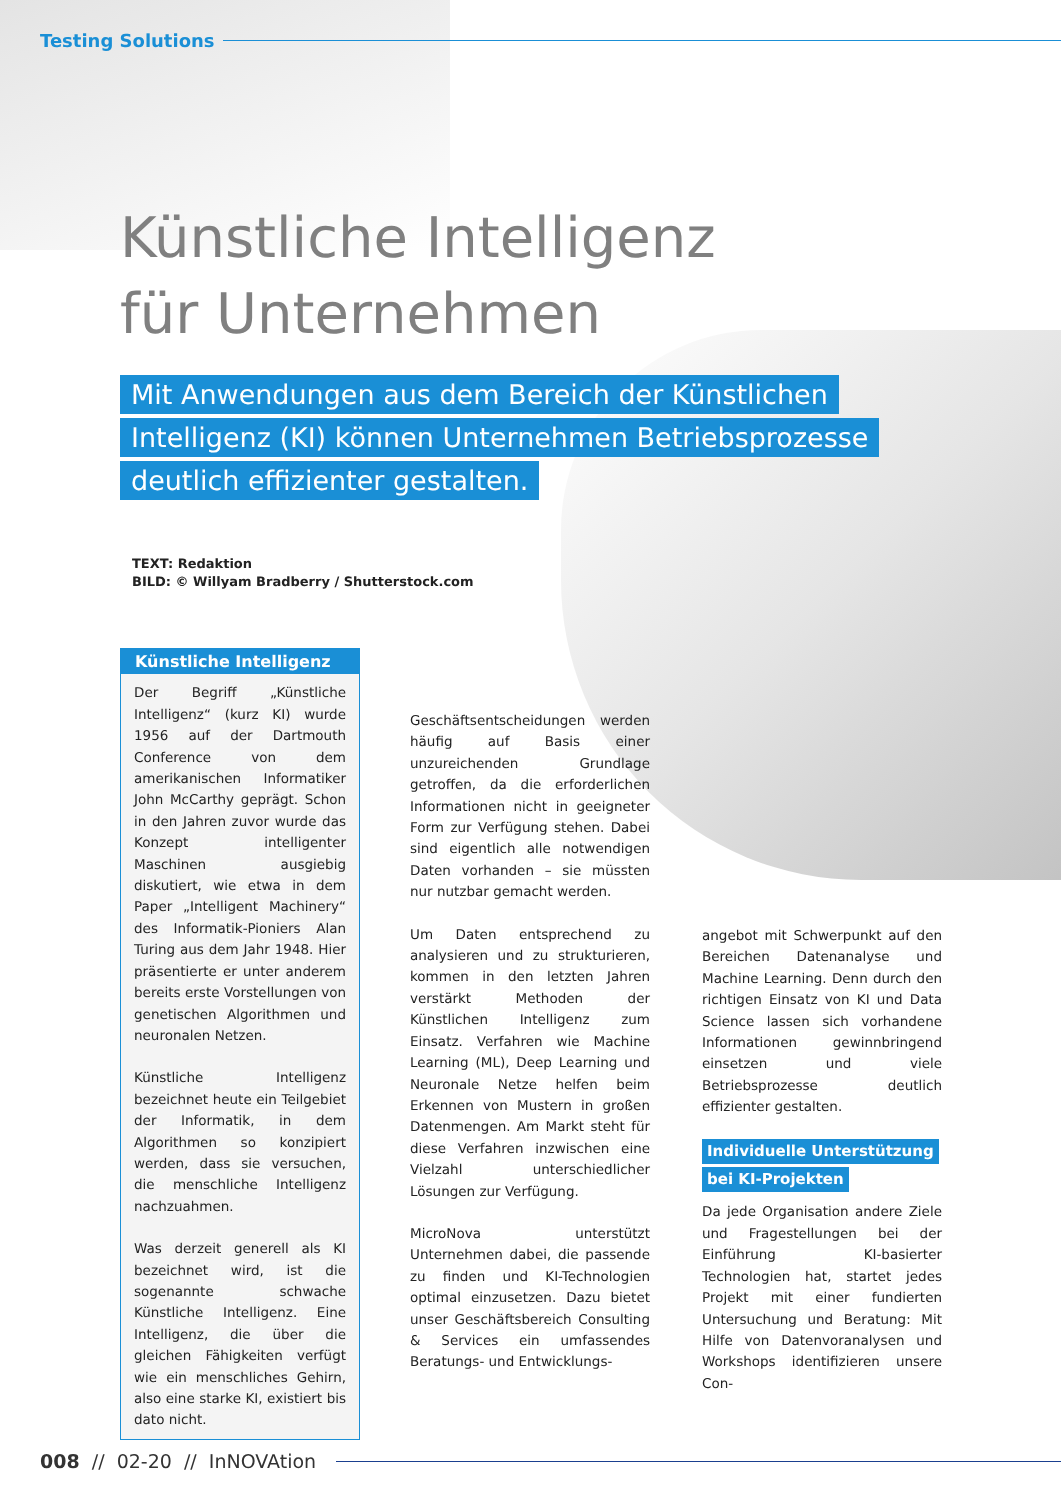Testing Solutions
Künstliche Intelligenz
für Unternehmen
Mit Anwendungen aus dem Bereich der Künstlichen
Intelligenz (KI) können Unternehmen Betriebsprozesse
deutlich effizienter gestalten.
TEXT: Redaktion
BILD: © Willyam Bradberry / Shutterstock.com
Künstliche Intelligenz
Der Begriff „Künstliche Intelligenz“ (kurz KI) wurde 1956 auf der Dartmouth Conference von dem amerikanischen Informatiker John McCarthy geprägt. Schon in den Jahren zuvor wurde das Konzept intelligenter Maschinen ausgiebig diskutiert, wie etwa in dem Paper „Intelligent Machinery“ des Informatik-Pioniers Alan Turing aus dem Jahr 1948. Hier präsentierte er unter anderem bereits erste Vorstellungen von genetischen Algorithmen und neuronalen Netzen.
Künstliche Intelligenz bezeichnet heute ein Teilgebiet der Informatik, in dem Algorithmen so konzipiert werden, dass sie versuchen, die menschliche Intelligenz nachzuahmen.
Was derzeit generell als KI bezeichnet wird, ist die sogenannte schwache Künstliche Intelligenz. Eine Intelligenz, die über die gleichen Fähigkeiten verfügt wie ein menschliches Gehirn, also eine starke KI, existiert bis dato nicht.
Geschäftsentscheidungen werden häufig auf Basis einer unzureichenden Grundlage getroffen, da die erforderlichen Informationen nicht in geeigneter Form zur Verfügung stehen. Dabei sind eigentlich alle notwendigen Daten vorhanden – sie müssten nur nutzbar gemacht werden.
Um Daten entsprechend zu analysieren und zu strukturieren, kommen in den letzten Jahren verstärkt Methoden der Künstlichen Intelligenz zum Einsatz. Verfahren wie Machine Learning (ML), Deep Learning und Neuronale Netze helfen beim Erkennen von Mustern in großen Datenmengen. Am Markt steht für diese Verfahren inzwischen eine Vielzahl unterschiedlicher Lösungen zur Verfügung.
MicroNova unterstützt Unternehmen dabei, die passende zu finden und KI-Technologien optimal einzusetzen. Dazu bietet unser Geschäftsbereich Consulting & Services ein umfassendes Beratungs- und Entwicklungs-
angebot mit Schwerpunkt auf den Bereichen Datenanalyse und Machine Learning. Denn durch den richtigen Einsatz von KI und Data Science lassen sich vorhandene Informationen gewinnbringend einsetzen und viele Betriebsprozesse deutlich effizienter gestalten.
Individuelle Unterstützung
bei KI-Projekten
Da jede Organisation andere Ziele und Fragestellungen bei der Einführung KI-basierter Technologien hat, startet jedes Projekt mit einer fundierten Untersuchung und Beratung: Mit Hilfe von Datenvoranalysen und Workshops identifizieren unsere Con-
008 // 02-20 // InNOVAtion